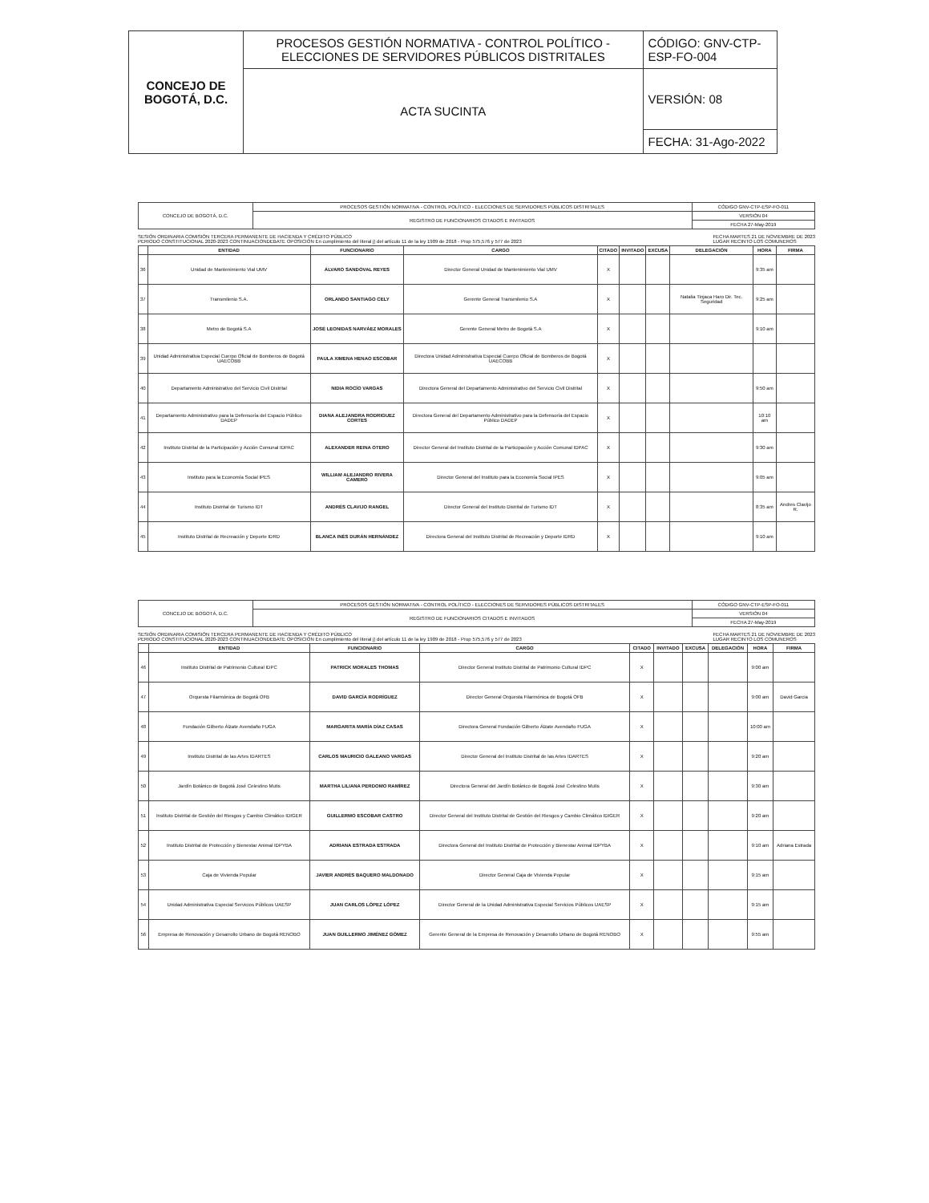| CONCEJO DE BOGOTÁ, D.C. | PROCESOS GESTIÓN NORMATIVA - CONTROL POLÍTICO - ELECCIONES DE SERVIDORES PÚBLICOS DISTRITALES | CÓDIGO: GNV-CTP-ESP-FO-004 |
| | ACTA SUCINTA | VERSIÓN: 08 |
| | | FECHA: 31-Ago-2022 |
| CONCEJO DE BOGOTÁ, D.C. | PROCESOS GESTIÓN NORMATIVA - CONTROL POLÍTICO - ELECCIONES DE SERVIDORES PÚBLICOS DISTRITALES | CÓDIGO GNV-CTP-ESP-FO-011 |
| | REGISTRO DE FUNCIONARIOS CITADOS E INVITADOS | VERSIÓN 04 |
| | | FECHA 27-May-2019 |
SESIÓN ORDINARIA COMISIÓN TERCERA PERMANENTE DE HACIENDA Y CRÉDITO PÚBLICO
PERIODO CONSTITUCIONAL 2020-2023 CONTINUACIONDEBATE OPOSICIÓN En cumplimiento del literal j) del artículo 11 de la ley 1909 de 2018 - Prop 575,576 y 577 de 2023
FECHA MARTES 21 DE NOVIEMBRE DE 2023
LUGAR RECINTO LOS COMUNEROS
| | ENTIDAD | FUNCIONARIO | CARGO | CITADO | INVITADO | EXCUSA | DELEGACIÓN | HORA | FIRMA |
| --- | --- | --- | --- | --- | --- | --- | --- | --- | --- |
| 36 | Unidad de Mantenimiento Vial UMV | ÁLVARO SANDOVAL REYES | Director General Unidad de Mantenimiento Vial UMV | X | | | | 9:35 am | |
| 37 | Transmilenio S.A. | ORLANDO SANTIAGO CELY | Gerente General Transmilenio S.A | X | | | Natalia Tinjaca Haro Dir. Tec. Seguridad | 9:25 am | |
| 38 | Metro de Bogotá S.A | JOSÉ LEONIDAS NARVÁEZ MORALES | Gerente General Metro de Bogotá S.A | X | | | | 9:10 am | |
| 39 | Unidad Administrativa Especial Cuerpo Oficial de Bomberos de Bogotá UAECOBB | PAULA XIMENA HENAO ESCOBAR | Directora Unidad Administrativa Especial Cuerpo Oficial de Bomberos de Bogotá UAECOBB | X | | | | | |
| 40 | Departamento Administrativo del Servicio Civil Distrital | NIDIA ROCÍO VARGAS | Directora General del Departamento Administrativo del Servicio Civil Distrital | X | | | | 9:50 am | |
| 41 | Departamento Administrativo para la Defensoría del Espacio Público DADEP | DIANA ALEJANDRA RODRIGUEZ CORTES | Directora General del Departamento Administrativo para la Defensoría del Espacio Público DADEP | X | | | | 10:10 am | |
| 42 | Instituto Distrital de la Participación y Acción Comunal IDPAC | ALEXANDER REINA OTERO | Director General del Instituto Distrital de la Participación y Acción Comunal IDPAC | X | | | | 9:30 am | |
| 43 | Instituto para la Economía Social IPES | WILLIAM ALEJANDRO RIVERA CAMERO | Director General del Instituto para la Economía Social IPES | X | | | | 9:05 am | |
| 44 | Instituto Distrital de Turismo IDT | ANDRÉS CLAVIJO RANGEL | Director General del Instituto Distrital de Turismo IDT | X | | | | 8:35 am | Andres Clavijo R. |
| 45 | Instituto Distrital de Recreación y Deporte IDRD | BLANCA INÉS DURÁN HERNÁNDEZ | Directora General del Instituto Distrital de Recreación y Deporte IDRD | X | | | | 9:10 am | |
| CONCEJO DE BOGOTÁ, D.C. | PROCESOS GESTIÓN NORMATIVA - CONTROL POLÍTICO - ELECCIONES DE SERVIDORES PÚBLICOS DISTRITALES | CÓDIGO GNV-CTP-ESP-FO-011 |
| | REGISTRO DE FUNCIONARIOS CITADOS E INVITADOS | VERSIÓN 04 |
| | | FECHA 27-May-2019 |
SESIÓN ORDINARIA COMISIÓN TERCERA PERMANENTE DE HACIENDA Y CRÉDITO PÚBLICO
PERIODO CONSTITUCIONAL 2020-2023 CONTINUACIONDEBATE OPOSICIÓN En cumplimiento del literal j) del artículo 11 de la ley 1909 de 2018 - Prop 575,576 y 577 de 2023
FECHA MARTES 21 DE NOVIEMBRE DE 2023
LUGAR RECINTO LOS COMUNEROS
| | ENTIDAD | FUNCIONARIO | CARGO | CITADO | INVITADO | EXCUSA | DELEGACIÓN | HORA | FIRMA |
| --- | --- | --- | --- | --- | --- | --- | --- | --- | --- |
| 46 | Instituto Distrital de Patrimonio Cultural IDPC | PATRICK MORALES THOMAS | Director General Instituto Distrital de Patrimonio Cultural IDPC | X | | | | 9:00 am | |
| 47 | Orquesta Filarmónica de Bogotá OFB | DAVID GARCÍA RODRÍGUEZ | Director General Orquesta Filarmónica de Bogotá OFB | X | | | | 9:00 am | David Garcia |
| 48 | Fundación Gilberto Álzate Avendaño FUGA | MARGARITA MARÍA DÍAZ CASAS | Directora General Fundación Gilberto Álzate Avendaño FUGA | X | | | | 10:00 am | |
| 49 | Instituto Distrital de las Artes IDARTES | CARLOS MAURICIO GALEANO VARGAS | Director General del Instituto Distrital de las Artes IDARTES | X | | | | 9:20 am | |
| 50 | Jardín Botánico de Bogotá José Celestino Mutis | MARTHA LILIANA PERDOMO RAMÍREZ | Directora General del Jardín Botánico de Bogotá José Celestino Mutis | X | | | | 9:30 am | |
| 51 | Instituto Distrital de Gestión del Riesgos y Cambio Climático IDIGER | GUILLERMO ESCOBAR CASTRO | Director General del Instituto Distrital de Gestión del Riesgos y Cambio Climático IDIGER | X | | | | 9:20 am | |
| 52 | Instituto Distrital de Protección y Bienestar Animal IDPYBA | ADRIANA ESTRADA ESTRADA | Directora General del Instituto Distrital de Protección y Bienestar Animal IDPYBA | X | | | | 9:10 am | Adriana Estrada |
| 53 | Caja de Vivienda Popular | JAVIER ANDRÉS BAQUERO MALDONADO | Director General Caja de Vivienda Popular | X | | | | 9:15 am | |
| 54 | Unidad Administrativa Especial Servicios Públicos UAESP | JUAN CARLOS LÓPEZ LÓPEZ | Director General de la Unidad Administrativa Especial Servicios Públicos UAESP | X | | | | 9:15 am | |
| 56 | Empresa de Renovación y Desarrollo Urbano de Bogotá RENOBO | JUAN GUILLERMO JIMÉNEZ GÓMEZ | Gerente General de la Empresa de Renovación y Desarrollo Urbano de Bogotá RENOBO | X | | | | 9:55 am | |